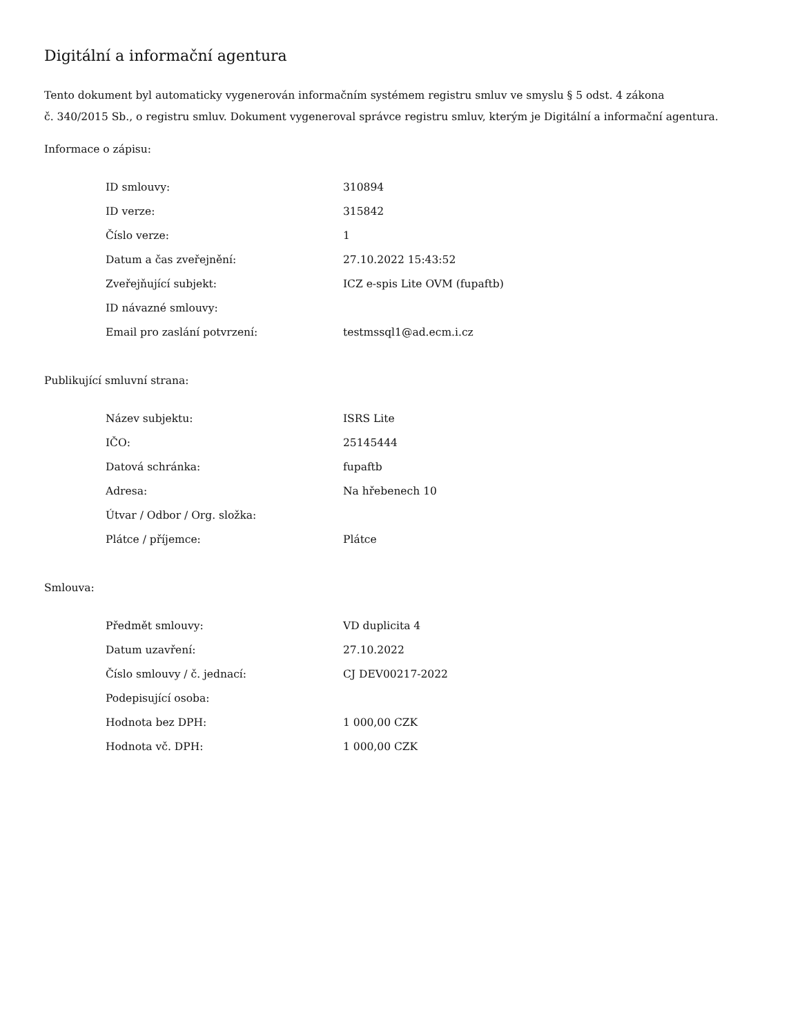Digitální a informační agentura
Tento dokument byl automaticky vygenerován informačním systémem registru smluv ve smyslu § 5 odst. 4 zákona
č. 340/2015 Sb., o registru smluv. Dokument vygeneroval správce registru smluv, kterým je Digitální a informační agentura.
Informace o zápisu:
| ID smlouvy: | 310894 |
| ID verze: | 315842 |
| Číslo verze: | 1 |
| Datum a čas zveřejnění: | 27.10.2022 15:43:52 |
| Zveřejňující subjekt: | ICZ e-spis Lite OVM (fupaftb) |
| ID návazné smlouvy: | |
| Email pro zaslání potvrzení: | testmssql1@ad.ecm.i.cz |
Publikující smluvní strana:
| Název subjektu: | ISRS Lite |
| IČO: | 25145444 |
| Datová schránka: | fupaftb |
| Adresa: | Na hřebenech 10 |
| Útvar / Odbor / Org. složka: | |
| Plátce / příjemce: | Plátce |
Smlouva:
| Předmět smlouvy: | VD duplicita 4 |
| Datum uzavření: | 27.10.2022 |
| Číslo smlouvy / č. jednací: | CJ DEV00217-2022 |
| Podepisující osoba: | |
| Hodnota bez DPH: | 1 000,00 CZK |
| Hodnota vč. DPH: | 1 000,00 CZK |